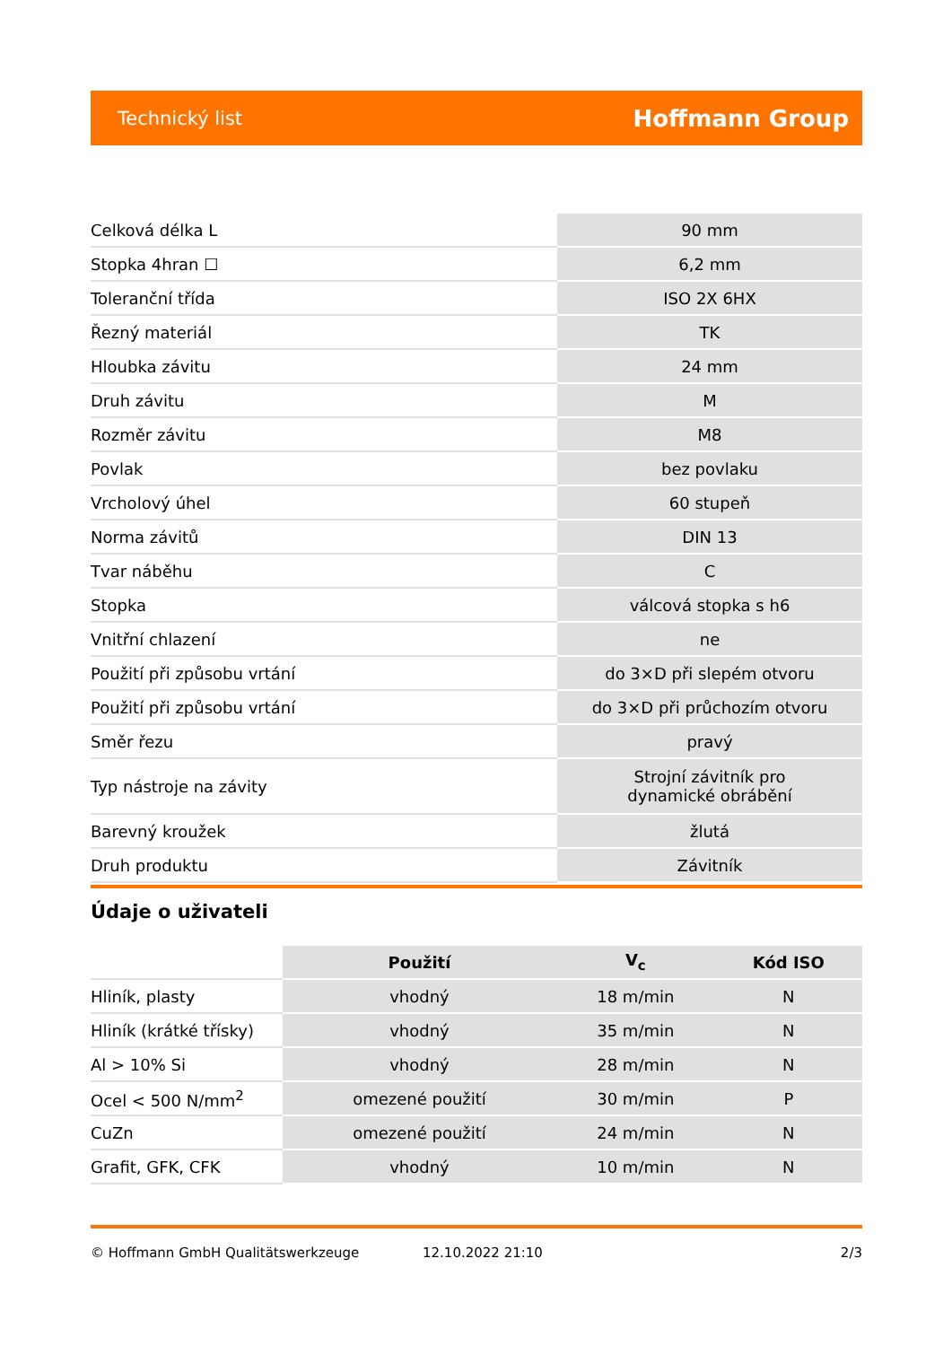Technický list Hoffmann Group
| Celková délka L | 90 mm |
| Stopka 4hran ☐ | 6,2 mm |
| Toleranční třída | ISO 2X 6HX |
| Řezný materiál | TK |
| Hloubka závitu | 24 mm |
| Druh závitu | M |
| Rozměr závitu | M8 |
| Povlak | bez povlaku |
| Vrcholový úhel | 60 stupeň |
| Norma závitů | DIN 13 |
| Tvar náběhu | C |
| Stopka | válcová stopka s h6 |
| Vnitřní chlazení | ne |
| Použití při způsobu vrtání | do 3×D při slepém otvoru |
| Použití při způsobu vrtání | do 3×D při průchozím otvoru |
| Směr řezu | pravý |
| Typ nástroje na závity | Strojní závitník pro dynamické obrábění |
| Barevný kroužek | žlutá |
| Druh produktu | Závitník |
Údaje o uživateli
| | Použití | V<sub>c</sub> | Kód ISO |
| Hliník, plasty | vhodný | 18 m/min | N |
| Hliník (krátké třísky) | vhodný | 35 m/min | N |
| Al > 10% Si | vhodný | 28 m/min | N |
| Ocel < 500 N/mm<sup>2</sup> | omezené použití | 30 m/min | P |
| CuZn | omezené použití | 24 m/min | N |
| Grafit, GFK, CFK | vhodný | 10 m/min | N |
© Hoffmann GmbH Qualitätswerkzeuge 12.10.2022 21:10 2/3